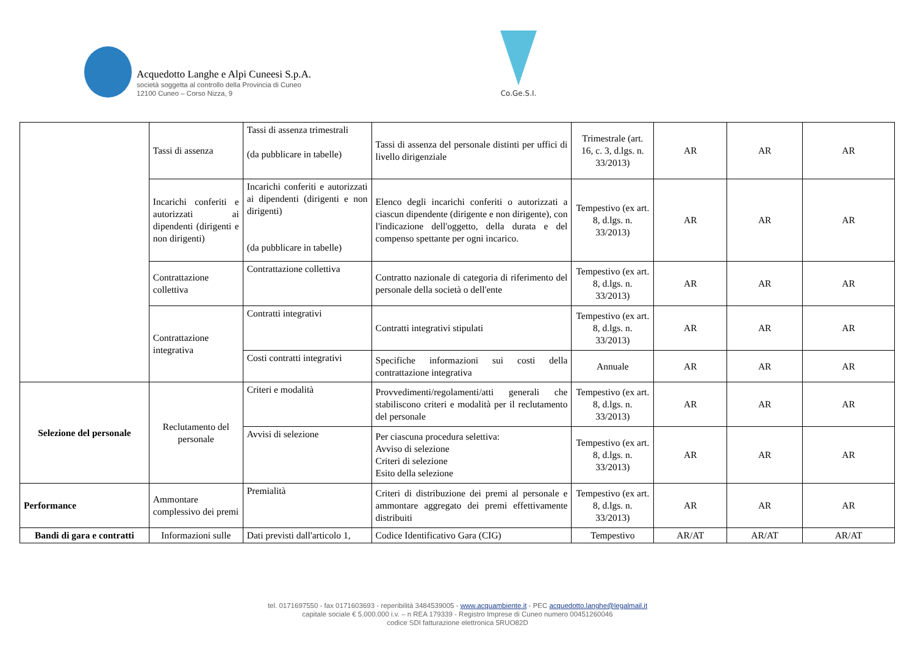Acquedotto Langhe e Alpi Cuneesi S.p.A.
società soggetta al controllo della Provincia di Cuneo
12100 Cuneo – Corso Nizza, 9
Co.Ge.S.I.
| | Tassi di assenza | Tassi di assenza trimestrali (da pubblicare in tabelle) | Tassi di assenza del personale distinti per uffici di livello dirigenziale | Trimestrale (art. 16, c. 3, d.lgs. n. 33/2013) | AR | AR | AR |
| | Incarichi conferiti e autorizzati ai dipendenti (dirigenti e non dirigenti) | Incarichi conferiti e autorizzati ai dipendenti (dirigenti e non dirigenti) (da pubblicare in tabelle) | Elenco degli incarichi conferiti o autorizzati a ciascun dipendente (dirigente e non dirigente), con l'indicazione dell'oggetto, della durata e del compenso spettante per ogni incarico. | Tempestivo (ex art. 8, d.lgs. n. 33/2013) | AR | AR | AR |
| | Contrattazione collettiva | Contrattazione collettiva | Contratto nazionale di categoria di riferimento del personale della società o dell'ente | Tempestivo (ex art. 8, d.lgs. n. 33/2013) | AR | AR | AR |
| | Contrattazione integrativa | Contratti integrativi | Contratti integrativi stipulati | Tempestivo (ex art. 8, d.lgs. n. 33/2013) | AR | AR | AR |
| | | Costi contratti integrativi | Specifiche informazioni sui costi della contrattazione integrativa | Annuale | AR | AR | AR |
| Selezione del personale | Reclutamento del personale | Criteri e modalità | Provvedimenti/regolamenti/atti generali che stabiliscono criteri e modalità per il reclutamento del personale | Tempestivo (ex art. 8, d.lgs. n. 33/2013) | AR | AR | AR |
| | | Avvisi di selezione | Per ciascuna procedura selettiva: Avviso di selezione Criteri di selezione Esito della selezione | Tempestivo (ex art. 8, d.lgs. n. 33/2013) | AR | AR | AR |
| Performance | Ammontare complessivo dei premi | Premialità | Criteri di distribuzione dei premi al personale e ammontare aggregato dei premi effettivamente distribuiti | Tempestivo (ex art. 8, d.lgs. n. 33/2013) | AR | AR | AR |
| Bandi di gara e contratti | Informazioni sulle | Dati previsti dall'articolo 1, | Codice Identificativo Gara (CIG) | Tempestivo | AR/AT | AR/AT | AR/AT |
tel. 0171697550 - fax 0171603693 - reperibilità 3484539005 - www.acquambiente.it - PEC acquedotto.langhe@legalmail.it
capitale sociale € 5.000.000 i.v. – n REA 179339 - Registro Imprese di Cuneo numero 00451260046
codice SDI fatturazione elettronica 5RUO82D